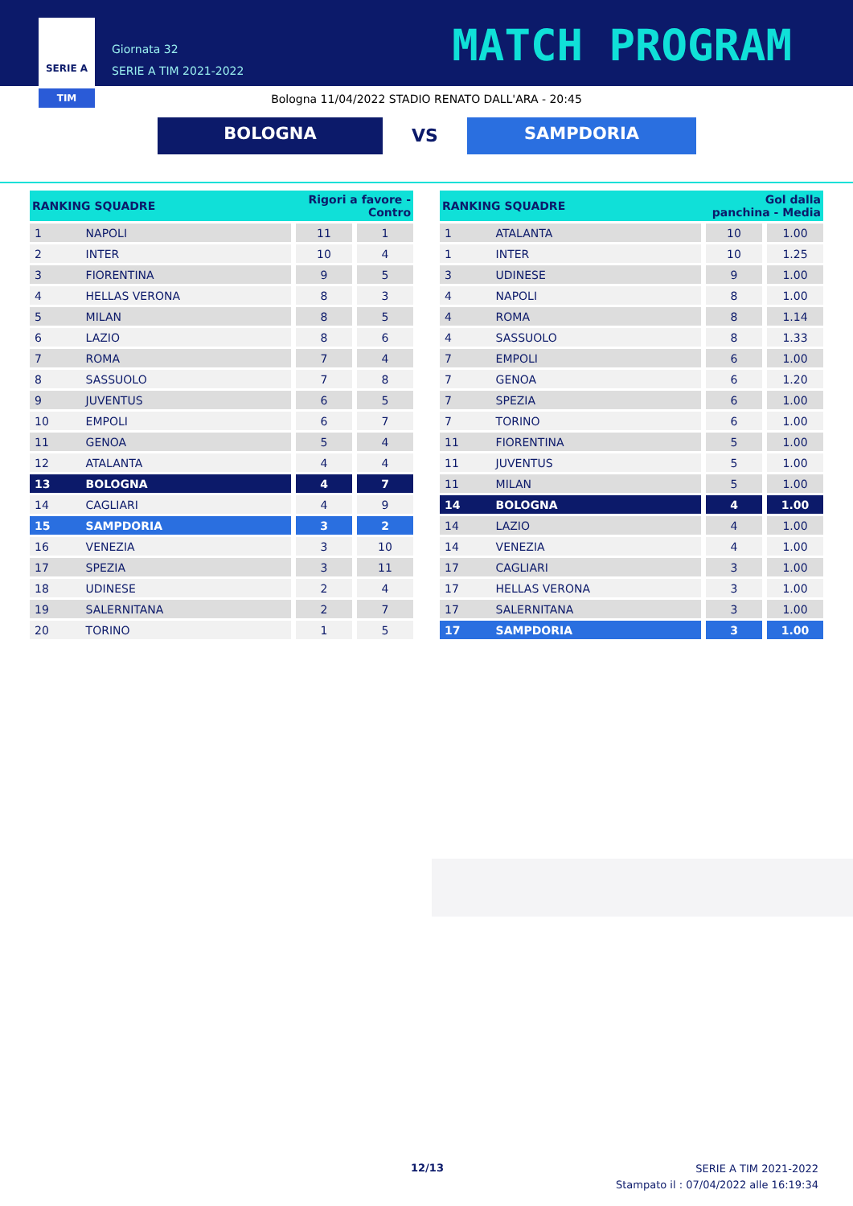SERIE A
TIM
Giornata 32
SERIE A TIM 2021-2022
MATCH PROGRAM
Bologna 11/04/2022 STADIO RENATO DALL'ARA - 20:45
BOLOGNA
VS
SAMPDORIA
| RANKING SQUADRE | | Rigori a favore - Contro | |
| --- | --- | --- | --- |
| 1 | NAPOLI | 11 | 1 |
| 2 | INTER | 10 | 4 |
| 3 | FIORENTINA | 9 | 5 |
| 4 | HELLAS VERONA | 8 | 3 |
| 5 | MILAN | 8 | 5 |
| 6 | LAZIO | 8 | 6 |
| 7 | ROMA | 7 | 4 |
| 8 | SASSUOLO | 7 | 8 |
| 9 | JUVENTUS | 6 | 5 |
| 10 | EMPOLI | 6 | 7 |
| 11 | GENOA | 5 | 4 |
| 12 | ATALANTA | 4 | 4 |
| 13 | BOLOGNA | 4 | 7 |
| 14 | CAGLIARI | 4 | 9 |
| 15 | SAMPDORIA | 3 | 2 |
| 16 | VENEZIA | 3 | 10 |
| 17 | SPEZIA | 3 | 11 |
| 18 | UDINESE | 2 | 4 |
| 19 | SALERNITANA | 2 | 7 |
| 20 | TORINO | 1 | 5 |
| RANKING SQUADRE | | Gol dalla panchina - Media | |
| --- | --- | --- | --- |
| 1 | ATALANTA | 10 | 1.00 |
| 1 | INTER | 10 | 1.25 |
| 3 | UDINESE | 9 | 1.00 |
| 4 | NAPOLI | 8 | 1.00 |
| 4 | ROMA | 8 | 1.14 |
| 4 | SASSUOLO | 8 | 1.33 |
| 7 | EMPOLI | 6 | 1.00 |
| 7 | GENOA | 6 | 1.20 |
| 7 | SPEZIA | 6 | 1.00 |
| 7 | TORINO | 6 | 1.00 |
| 11 | FIORENTINA | 5 | 1.00 |
| 11 | JUVENTUS | 5 | 1.00 |
| 11 | MILAN | 5 | 1.00 |
| 14 | BOLOGNA | 4 | 1.00 |
| 14 | LAZIO | 4 | 1.00 |
| 14 | VENEZIA | 4 | 1.00 |
| 17 | CAGLIARI | 3 | 1.00 |
| 17 | HELLAS VERONA | 3 | 1.00 |
| 17 | SALERNITANA | 3 | 1.00 |
| 17 | SAMPDORIA | 3 | 1.00 |
12/13
SERIE A TIM 2021-2022
Stampato il : 07/04/2022 alle 16:19:34